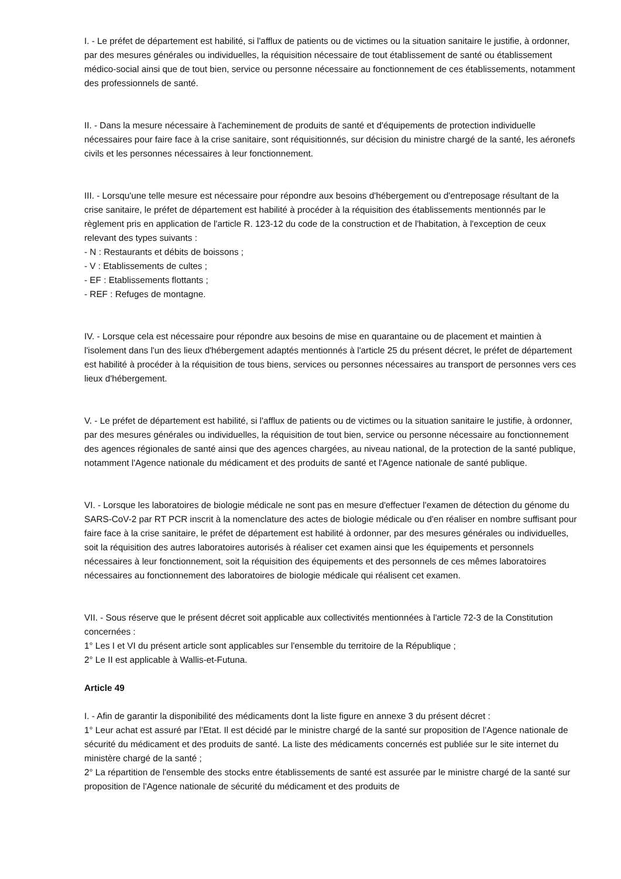I. - Le préfet de département est habilité, si l'afflux de patients ou de victimes ou la situation sanitaire le justifie, à ordonner, par des mesures générales ou individuelles, la réquisition nécessaire de tout établissement de santé ou établissement médico-social ainsi que de tout bien, service ou personne nécessaire au fonctionnement de ces établissements, notamment des professionnels de santé.
II. - Dans la mesure nécessaire à l'acheminement de produits de santé et d'équipements de protection individuelle nécessaires pour faire face à la crise sanitaire, sont réquisitionnés, sur décision du ministre chargé de la santé, les aéronefs civils et les personnes nécessaires à leur fonctionnement.
III. - Lorsqu'une telle mesure est nécessaire pour répondre aux besoins d'hébergement ou d'entreposage résultant de la crise sanitaire, le préfet de département est habilité à procéder à la réquisition des établissements mentionnés par le règlement pris en application de l'article R. 123-12 du code de la construction et de l'habitation, à l'exception de ceux relevant des types suivants :
- N : Restaurants et débits de boissons ;
- V : Etablissements de cultes ;
- EF : Etablissements flottants ;
- REF : Refuges de montagne.
IV. - Lorsque cela est nécessaire pour répondre aux besoins de mise en quarantaine ou de placement et maintien à l'isolement dans l'un des lieux d'hébergement adaptés mentionnés à l'article 25 du présent décret, le préfet de département est habilité à procéder à la réquisition de tous biens, services ou personnes nécessaires au transport de personnes vers ces lieux d'hébergement.
V. - Le préfet de département est habilité, si l'afflux de patients ou de victimes ou la situation sanitaire le justifie, à ordonner, par des mesures générales ou individuelles, la réquisition de tout bien, service ou personne nécessaire au fonctionnement des agences régionales de santé ainsi que des agences chargées, au niveau national, de la protection de la santé publique, notamment l'Agence nationale du médicament et des produits de santé et l'Agence nationale de santé publique.
VI. - Lorsque les laboratoires de biologie médicale ne sont pas en mesure d'effectuer l'examen de détection du génome du SARS-CoV-2 par RT PCR inscrit à la nomenclature des actes de biologie médicale ou d'en réaliser en nombre suffisant pour faire face à la crise sanitaire, le préfet de département est habilité à ordonner, par des mesures générales ou individuelles, soit la réquisition des autres laboratoires autorisés à réaliser cet examen ainsi que les équipements et personnels nécessaires à leur fonctionnement, soit la réquisition des équipements et des personnels de ces mêmes laboratoires nécessaires au fonctionnement des laboratoires de biologie médicale qui réalisent cet examen.
VII. - Sous réserve que le présent décret soit applicable aux collectivités mentionnées à l'article 72-3 de la Constitution concernées :
1° Les I et VI du présent article sont applicables sur l'ensemble du territoire de la République ;
2° Le II est applicable à Wallis-et-Futuna.
Article 49
I. - Afin de garantir la disponibilité des médicaments dont la liste figure en annexe 3 du présent décret :
1° Leur achat est assuré par l'Etat. Il est décidé par le ministre chargé de la santé sur proposition de l'Agence nationale de sécurité du médicament et des produits de santé. La liste des médicaments concernés est publiée sur le site internet du ministère chargé de la santé ;
2° La répartition de l'ensemble des stocks entre établissements de santé est assurée par le ministre chargé de la santé sur proposition de l'Agence nationale de sécurité du médicament et des produits de